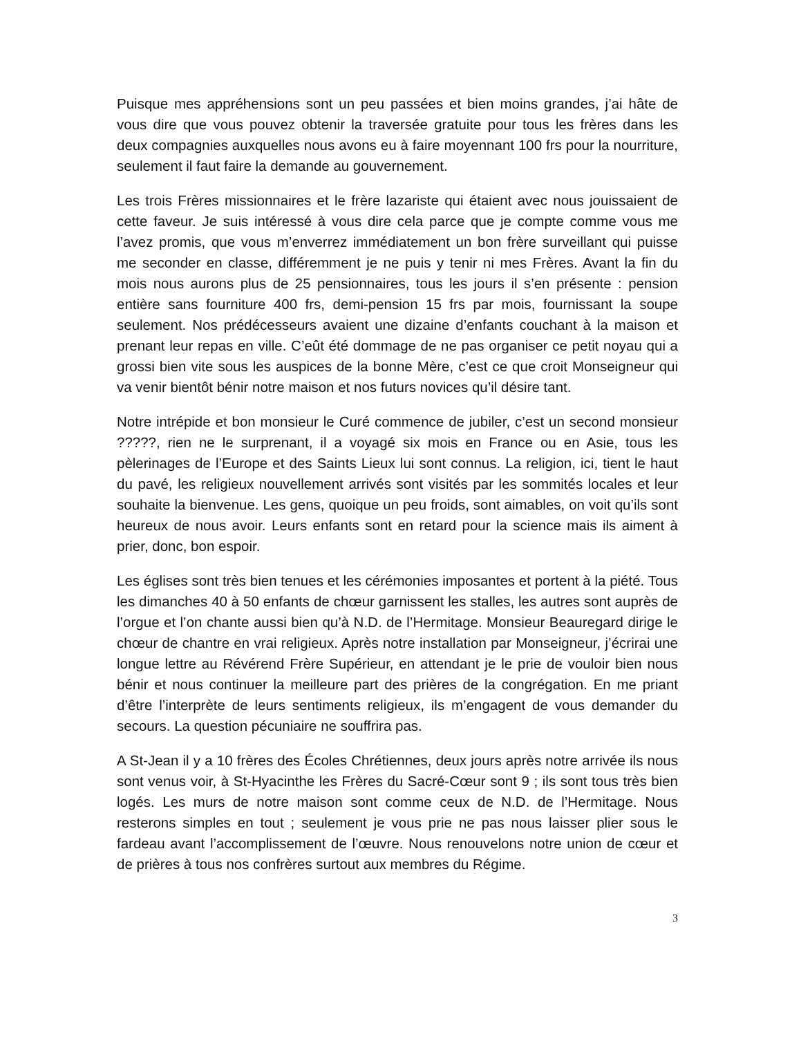Puisque mes appréhensions sont un peu passées et bien moins grandes, j’ai hâte de vous dire que vous pouvez obtenir la traversée gratuite pour tous les frères dans les deux compagnies auxquelles nous avons eu à faire moyennant 100 frs pour la nourriture, seulement il faut faire la demande au gouvernement.
Les trois Frères missionnaires et le frère lazariste qui étaient avec nous jouissaient de cette faveur. Je suis intéressé à vous dire cela parce que je compte comme vous me l’avez promis, que vous m’enverrez immédiatement un bon frère surveillant qui puisse me seconder en classe, différemment je ne puis y tenir ni mes Frères. Avant la fin du mois nous aurons plus de 25 pensionnaires, tous les jours il s’en présente : pension entière sans fourniture 400 frs, demi-pension 15 frs par mois, fournissant la soupe seulement. Nos prédécesseurs avaient une dizaine d’enfants couchant à la maison et prenant leur repas en ville. C’eût été dommage de ne pas organiser ce petit noyau qui a grossi bien vite sous les auspices de la bonne Mère, c’est ce que croit Monseigneur qui va venir bientôt bénir notre maison et nos futurs novices qu’il désire tant.
Notre intrépide et bon monsieur le Curé commence de jubiler, c’est un second monsieur ?????, rien ne le surprenant, il a voyagé six mois en France ou en Asie, tous les pèlerinages de l’Europe et des Saints Lieux lui sont connus. La religion, ici, tient le haut du pavé, les religieux nouvellement arrivés sont visités par les sommités locales et leur souhaite la bienvenue. Les gens, quoique un peu froids, sont aimables, on voit qu’ils sont heureux de nous avoir. Leurs enfants sont en retard pour la science mais ils aiment à prier, donc, bon espoir.
Les églises sont très bien tenues et les cérémonies imposantes et portent à la piété. Tous les dimanches 40 à 50 enfants de chœur garnissent les stalles, les autres sont auprès de l’orgue et l’on chante aussi bien qu’à N.D. de l’Hermitage. Monsieur Beauregard dirige le chœur de chantre en vrai religieux. Après notre installation par Monseigneur, j’écrirai une longue lettre au Révérend Frère Supérieur, en attendant je le prie de vouloir bien nous bénir et nous continuer la meilleure part des prières de la congrégation. En me priant d’être l’interprète de leurs sentiments religieux, ils m’engagent de vous demander du secours. La question pécuniaire ne souffrira pas.
A St-Jean il y a 10 frères des Écoles Chrétiennes, deux jours après notre arrivée ils nous sont venus voir, à St-Hyacinthe les Frères du Sacré-Cœur sont 9 ; ils sont tous très bien logés. Les murs de notre maison sont comme ceux de N.D. de l’Hermitage. Nous resterons simples en tout ; seulement je vous prie ne pas nous laisser plier sous le fardeau avant l’accomplissement de l’œuvre. Nous renouvelons notre union de cœur et de prières à tous nos confrères surtout aux membres du Régime.
3